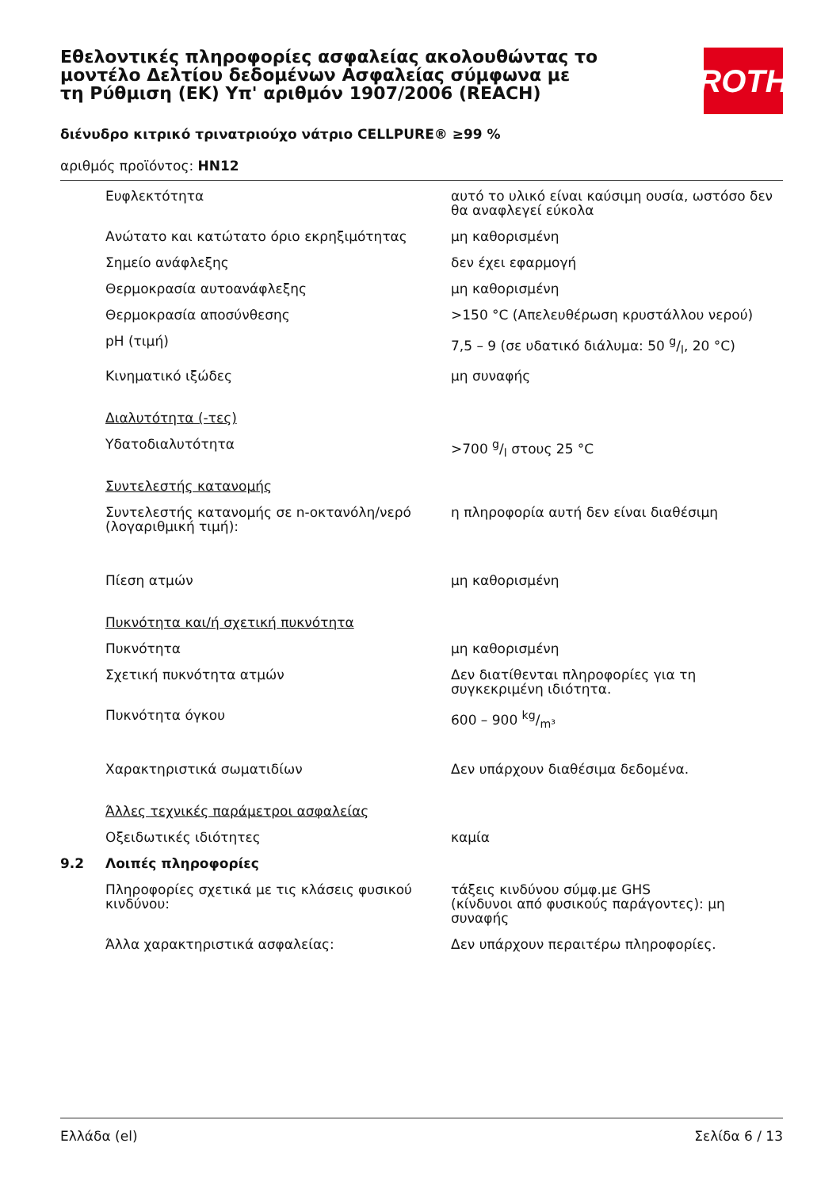Εθελοντικές πληροφορίες ασφαλείας ακολουθώντας το μοντέλο Δελτίου δεδομένων Ασφαλείας σύμφωνα με τη Ρύθμιση (ΕΚ) Υπ' αριθμόν 1907/2006 (REACH)
ROTH
διένυδρο κιτρικό τρινατριούχο νάτριο CELLPURE® ≥99 %
αριθμός προϊόντος: HN12
| | Ευφλεκτότητα | αυτό το υλικό είναι καύσιμη ουσία, ωστόσο δεν θα αναφλεγεί εύκολα |
| | Ανώτατο και κατώτατο όριο εκρηξιμότητας | μη καθορισμένη |
| | Σημείο ανάφλεξης | δεν έχει εφαρμογή |
| | Θερμοκρασία αυτοανάφλεξης | μη καθορισμένη |
| | Θερμοκρασία αποσύνθεσης | >150 °C (Απελευθέρωση κρυστάλλου νερού) |
| | pH (τιμή) | 7,5 – 9 (σε υδατικό διάλυμα: 50 g/l, 20 °C) |
| | Κινηματικό ιξώδες | μη συναφής |
| | Διαλυτότητα (-τες) | |
| | Υδατοδιαλυτότητα | >700 g/l στους 25 °C |
| | Συντελεστής κατανομής | |
| | Συντελεστής κατανομής σε n-οκτανόλη/νερό (λογαριθμική τιμή): | η πληροφορία αυτή δεν είναι διαθέσιμη |
| | Πίεση ατμών | μη καθορισμένη |
| | Πυκνότητα και/ή σχετική πυκνότητα | |
| | Πυκνότητα | μη καθορισμένη |
| | Σχετική πυκνότητα ατμών | Δεν διατίθενται πληροφορίες για τη συγκεκριμένη ιδιότητα. |
| | Πυκνότητα όγκου | 600 – 900 kg/m³ |
| | Χαρακτηριστικά σωματιδίων | Δεν υπάρχουν διαθέσιμα δεδομένα. |
| | Άλλες τεχνικές παράμετροι ασφαλείας | |
| | Οξειδωτικές ιδιότητες | καμία |
| 9.2 | Λοιπές πληροφορίες | |
| | Πληροφορίες σχετικά με τις κλάσεις φυσικού κινδύνου: | τάξεις κινδύνου σύμφ.με GHS (κίνδυνοι από φυσικούς παράγοντες): μη συναφής |
| | Άλλα χαρακτηριστικά ασφαλείας: | Δεν υπάρχουν περαιτέρω πληροφορίες. |
Ελλάδα (el) Σελίδα 6 / 13